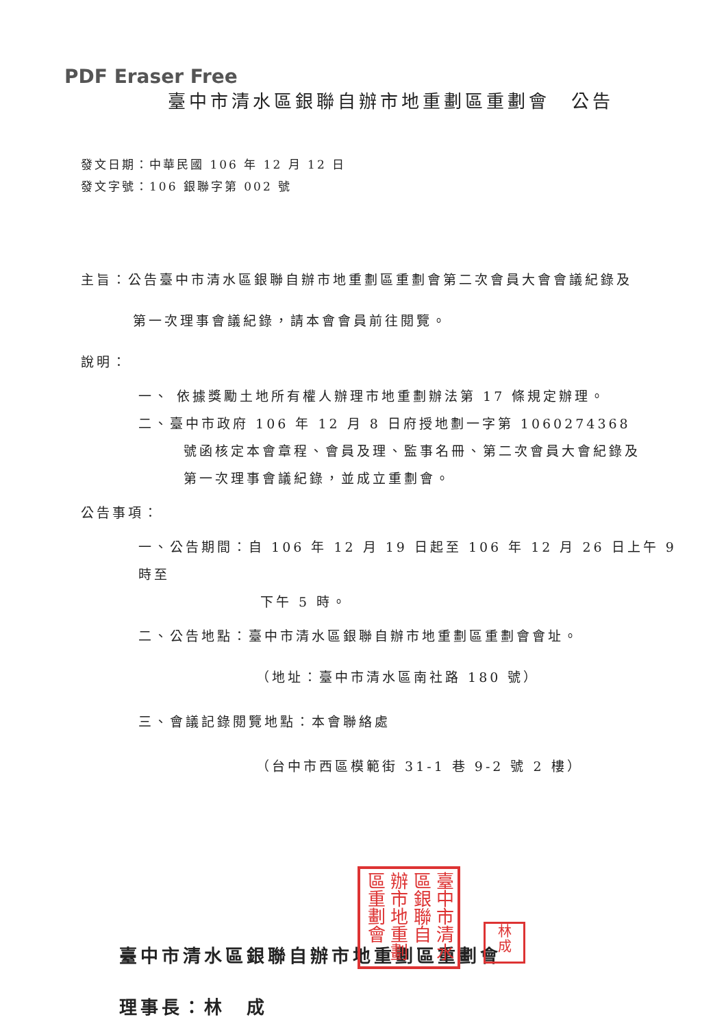PDF Eraser Free
臺中市清水區銀聯自辦市地重劃區重劃會　公告
發文日期：中華民國 106 年 12 月 12 日
發文字號：106 銀聯字第 002 號
主旨：公告臺中市清水區銀聯自辦市地重劃區重劃會第二次會員大會會議紀錄及
第一次理事會議紀錄，請本會會員前往閱覽。
說明：
一、 依據獎勵土地所有權人辦理市地重劃辦法第 17 條規定辦理。
二、臺中市政府 106 年 12 月 8 日府授地劃一字第 1060274368
號函核定本會章程、會員及理、監事名冊、第二次會員大會紀錄及
第一次理事會議紀錄，並成立重劃會。
公告事項：
一、公告期間：自 106 年 12 月 19 日起至 106 年 12 月 26 日上午 9 時至
下午 5 時。
二、公告地點：臺中市清水區銀聯自辦市地重劃區重劃會會址。
（地址：臺中市清水區南社路 180 號）
三、會議記錄閱覽地點：本會聯絡處
（台中市西區模範街 31-1 巷 9-2 號 2 樓）
臺中市清水區銀聯自辦市地重劃區重劃會
理事長：林　成
臺中市清水
區銀聯自
辦市地重劃
區重劃會
林
成